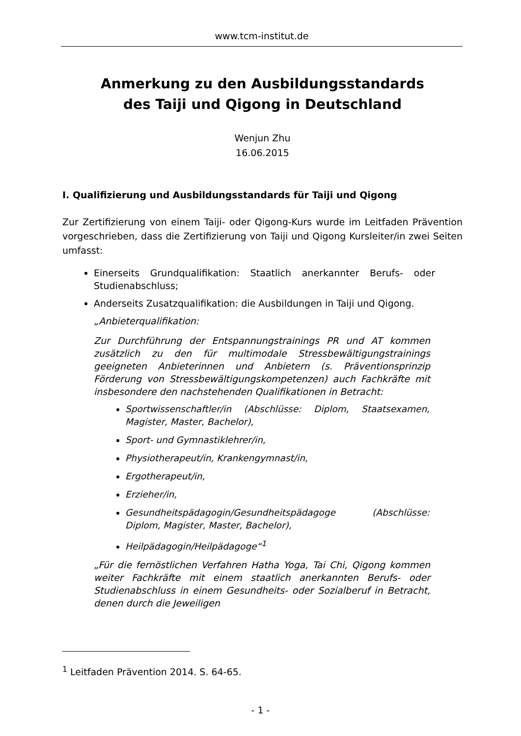www.tcm-institut.de
Anmerkung zu den Ausbildungsstandards
des Taiji und Qigong in Deutschland
Wenjun Zhu
16.06.2015
I. Qualifizierung und Ausbildungsstandards für Taiji und Qigong
Zur Zertifizierung von einem Taiji- oder Qigong-Kurs wurde im Leitfaden Prävention vorgeschrieben, dass die Zertifizierung von Taiji und Qigong Kursleiter/in zwei Seiten umfasst:
Einerseits Grundqualifikation: Staatlich anerkannter Berufs- oder Studienabschluss;
Anderseits Zusatzqualifikation: die Ausbildungen in Taiji und Qigong.
„Anbieterqualifikation:
Zur Durchführung der Entspannungstrainings PR und AT kommen zusätzlich zu den für multimodale Stressbewältigungstrainings geeigneten Anbieterinnen und Anbietern (s. Präventionsprinzip Förderung von Stressbewältigungskompetenzen) auch Fachkräfte mit insbesondere den nachstehenden Qualifikationen in Betracht:
Sportwissenschaftler/in (Abschlüsse: Diplom, Staatsexamen, Magister, Master, Bachelor),
Sport- und Gymnastiklehrer/in,
Physiotherapeut/in, Krankengymnast/in,
Ergotherapeut/in,
Erzieher/in,
Gesundheitspädagogin/Gesundheitspädagoge (Abschlüsse: Diplom, Magister, Master, Bachelor),
Heilpädagogin/Heilpädagoge“<sup>1</sup>
„Für die fernöstlichen Verfahren Hatha Yoga, Tai Chi, Qigong kommen weiter Fachkräfte mit einem staatlich anerkannten Berufs- oder Studienabschluss in einem Gesundheits- oder Sozialberuf in Betracht, denen durch die Jeweiligen
<sup>1</sup> Leitfaden Prävention 2014. S. 64-65.
- 1 -